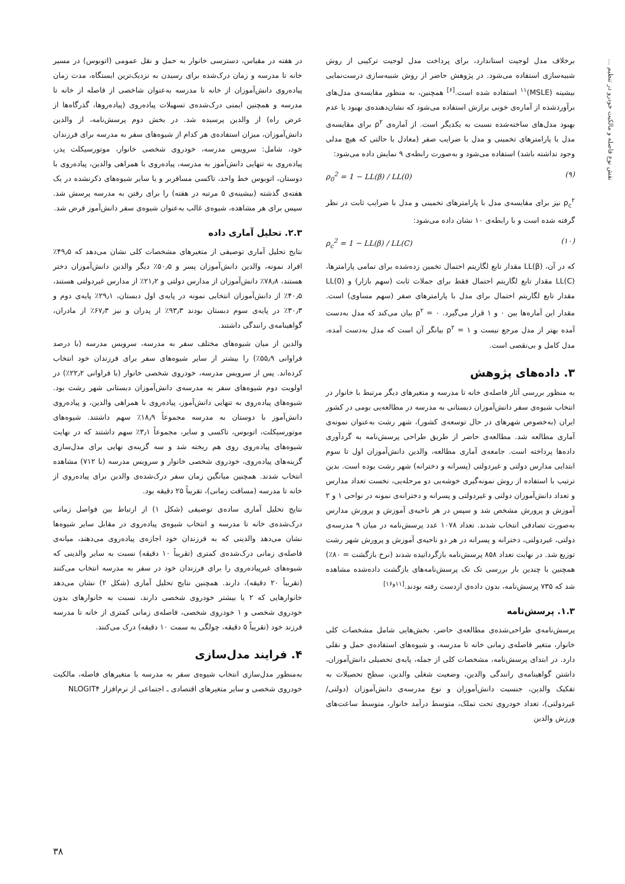نقش نوع فاصله و مالکیت خودرو در تنظیم ...
برخلاف مدل لوجیت استاندارد، برای پرداخت مدل لوجیت ترکیبی از روش شبیه‌سازی استفاده می‌شود. در پژوهش حاضر از روش شبیه‌سازی درست‌نمایی بیشینه (MSLE)<sup>۱۱</sup> استفاده شده است.<sup>[۶]</sup> همچنین، به منظور مقایسه‌ی مدل‌های برآوردشده از آماره‌ی خوبی برازش استفاده می‌شود که نشان‌دهنده‌ی بهبود یا عدم بهبود مدل‌های ساخته‌شده نسبت به یکدیگر است. از آماره‌ی ρ<sup>۲</sup> برای مقایسه‌ی مدل با پارامترهای تخمینی و مدل با ضرایب صفر (معادل با حالتی که هیچ مدلی وجود نداشته باشد) استفاده می‌شود و به‌صورت رابطه‌ی ۹ نمایش داده می‌شود:
ρ<sub>0</sub><sup>2</sup> = 1 − LL(β) / LL(0) (۹)
ρ<sub>c</sub><sup>۲</sup> نیز برای مقایسه‌ی مدل با پارامترهای تخمینی و مدل با ضرایب ثابت در نظر گرفته شده است و با رابطه‌ی ۱۰ نشان داده می‌شود:
ρ<sub>c</sub><sup>2</sup> = 1 − LL(β) / LL(C) (۱۰)
که در آن، LL(β) مقدار تابع لگاریتم احتمال تخمین زده‌شده برای تمامی پارامترها، LL(C) مقدار تابع لگاریتم احتمال فقط برای جملات ثابت (سهم بازار) و LL(0) مقدار تابع لگاریتم احتمال برای مدل با پارامترهای صفر (سهم مساوی) است. مقدار این آماره‌ها بین ۰ و ۱ قرار می‌گیرد. ۰ = ρ<sup>۲</sup> بیان می‌کند که مدل به‌دست آمده بهتر از مدل مرجع نیست و ۱ = ρ<sup>۲</sup> بیانگر آن است که مدل به‌دست آمده، مدل کامل و بی‌نقصی است.
۳. داده‌های پژوهش
به منظور بررسی آثار فاصله‌ی خانه تا مدرسه و متغیرهای دیگر مرتبط با خانوار در انتخاب شیوه‌ی سفر دانش‌آموزان دبستانی به مدرسه در مطالعه‌یی بومی در کشور ایران (به‌خصوص شهرهای در حال توسعه‌ی کشور)، شهر رشت به‌عنوان نمونه‌ی آماری مطالعه شد. مطالعه‌ی حاضر از طریق طراحی پرسش‌نامه به گردآوری داده‌ها پرداخته است. جامعه‌ی آماری مطالعه، والدین دانش‌آموزان اول تا سوم ابتدایی مدارس دولتی و غیردولتی (پسرانه و دخترانه) شهر رشت بوده است. بدین ترتیب با استفاده از روش نمونه‌گیری خوشه‌یی دو مرحله‌یی، نخست تعداد مدارس و تعداد دانش‌آموزان دولتی و غیردولتی و پسرانه و دخترانه‌ی نمونه در نواحی ۱ و ۲ آموزش و پرورش مشخص شد و سپس در هر ناحیه‌ی آموزش و پرورش مدارس به‌صورت تصادفی انتخاب شدند. تعداد ۱۰۷۸ عدد پرسش‌نامه در میان ۹ مدرسه‌ی دولتی، غیردولتی، دخترانه و پسرانه در هر دو ناحیه‌ی آموزش و پرورش شهر رشت توزیع شد. در نهایت تعداد ۸۵۸ پرسش‌نامه بازگردانیده شدند (نرخ بازگشت = ۸۰٪) همچنین با چندین بار بررسی تک تک پرسش‌نامه‌های بازگشت داده‌شده مشاهده شد که ۷۳۵ پرسش‌نامه، بدون داده‌ی ازدست رفته بودند.<sup>[۱۱و۱۶]</sup>
۱.۳. پرسش‌نامه
پرسش‌نامه‌ی طراحی‌شده‌ی مطالعه‌ی حاضر، بخش‌هایی شامل مشخصات کلی خانوار، متغیر فاصله‌ی زمانی خانه تا مدرسه، و شیوه‌های استفاده‌ی حمل و نقلی دارد. در ابتدای پرسش‌نامه، مشخصات کلی از جمله، پایه‌ی تحصیلی دانش‌آموزان، داشتن گواهینامه‌ی رانندگی والدین، وضعیت شغلی والدین، سطح تحصیلات به تفکیک والدین، جنسیت دانش‌آموزان و نوع مدرسه‌ی دانش‌آموزان (دولتی/غیردولتی)، تعداد خودروی تحت تملک، متوسط درآمد خانوار، متوسط ساعت‌های ورزش والدین
در هفته در مقیاس، دسترسی خانوار به حمل و نقل عمومی (اتوبوس) در مسیر خانه تا مدرسه و زمان درک‌شده برای رسیدن به نزدیک‌ترین ایستگاه، مدت زمان پیاده‌روی دانش‌آموزان از خانه تا مدرسه به‌عنوان شاخصی از فاصله از خانه تا مدرسه و همچنین ایمنی درک‌شده‌ی تسهیلات پیاده‌روی (پیاده‌روها، گذرگاه‌ها از عرض راه) از والدین پرسیده شد. در بخش دوم پرسش‌نامه، از والدین دانش‌آموزان، میزان استفاده‌ی هر کدام از شیوه‌های سفر به مدرسه برای فرزندان خود، شامل: سرویس مدرسه، خودروی شخصی خانوار، موتورسیکلت پدر، پیاده‌روی به تنهایی دانش‌آموز به مدرسه، پیاده‌روی با همراهی والدین، پیاده‌روی با دوستان، اتوبوس خط واحد، تاکسی مسافربر و یا سایر شیوه‌های ذکرنشده در یک هفته‌ی گذشته (بیشینه‌ی ۵ مرتبه در هفته) را برای رفتن به مدرسه پرسش شد. سپس برای هر مشاهده، شیوه‌ی غالب به‌عنوان شیوه‌ی سفر دانش‌آموز فرض شد.
۲.۳. تحلیل آماری داده
نتایج تحلیل آماری توصیفی از متغیرهای مشخصات کلی نشان می‌دهد که ۴۹٫۵٪ افراد نمونه، والدین دانش‌آموزان پسر و ۵۰٫۵٪ دیگر والدین دانش‌آموزان دختر هستند، ۷۸٫۸٪ دانش‌آموزان از مدارس دولتی و ۲۱٫۲٪ از مدارس غیردولتی هستند، ۴۰٫۵٪ از دانش‌آموزان انتخابی نمونه در پایه‌ی اول دبستان، ۲۹٫۱٪ پایه‌ی دوم و ۳۰٫۳٪ در پایه‌ی سوم دبستان بودند ۹۳٫۳٪ از پدران و نیز ۶۷٫۳٪ از مادران، گواهینامه‌ی رانندگی داشتند.
والدین از میان شیوه‌های مختلف سفر به مدرسه، سرویس مدرسه (با درصد فراوانی ۵۵٫۹٪) را بیشتر از سایر شیوه‌های سفر برای فرزندان خود انتخاب کرده‌اند. پس از سرویس مدرسه، خودروی شخصی خانوار (با فراوانی ۲۲٫۲٪) در اولویت دوم شیوه‌های سفر به مدرسه‌ی دانش‌آموزان دبستانی شهر رشت بود. شیوه‌های پیاده‌روی به تنهایی دانش‌آموز، پیاده‌روی با همراهی والدین، و پیاده‌روی دانش‌آموز با دوستان به مدرسه مجموعاً ۱۸٫۹٪ سهم داشتند. شیوه‌های موتورسیکلت، اتوبوس، تاکسی و سایر، مجموعاً ۳٫۱٪ سهم داشتند که در نهایت شیوه‌های پیاده‌روی روی هم ریخته شد و سه گزینه‌ی نهایی برای مدل‌سازی گزینه‌های پیاده‌روی، خودروی شخصی خانوار و سرویس مدرسه (با ۷۱۲) مشاهده انتخاب شدند. همچنین میانگین زمان سفر درک‌شده‌ی والدین برای پیاده‌روی از خانه تا مدرسه (مسافت زمانی)، تقریباً ۲۵ دقیقه بود.
نتایج تحلیل آماری ساده‌ی توصیفی (شکل ۱) از ارتباط بین فواصل زمانی درک‌شده‌ی خانه تا مدرسه و انتخاب شیوه‌ی پیاده‌روی در مقابل سایر شیوه‌ها نشان می‌دهد والدینی که به فرزندان خود اجازه‌ی پیاده‌روی می‌دهند، میانه‌ی فاصله‌ی زمانی درک‌شده‌ی کمتری (تقریباً ۱۰ دقیقه) نسبت به سایر والدینی که شیوه‌های غیرپیاده‌روی را برای فرزندان خود در سفر به مدرسه انتخاب می‌کنند (تقریباً ۲۰ دقیقه)، دارند. همچنین نتایج تحلیل آماری (شکل ۲) نشان می‌دهد خانوارهایی که ۲ یا بیشتر خودروی شخصی دارند، نسبت به خانوارهای بدون خودروی شخصی و ۱ خودروی شخصی، فاصله‌ی زمانی کمتری از خانه تا مدرسه فرزند خود (تقریباً ۵ دقیقه، چولگی به سمت ۱۰ دقیقه) درک می‌کنند.
۴. فرایند مدل‌سازی
به‌منظور مدل‌سازی انتخاب شیوه‌ی سفر به مدرسه با متغیرهای فاصله، مالکیت خودروی شخصی و سایر متغیرهای اقتصادی ـ اجتماعی از نرم‌افزار NLOGIT۴
۳۸